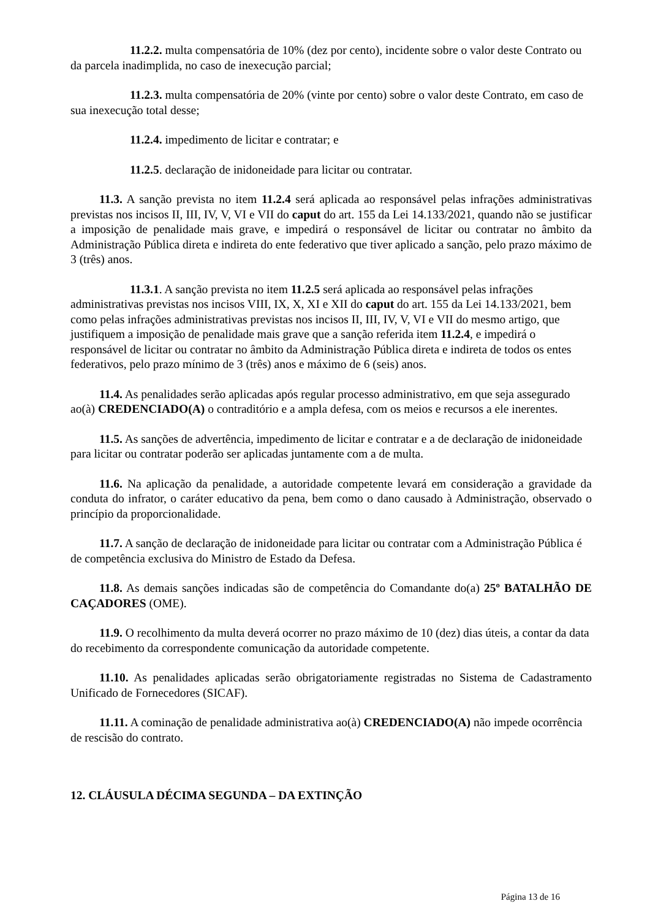11.2.2. multa compensatória de 10% (dez por cento), incidente sobre o valor deste Contrato ou da parcela inadimplida, no caso de inexecução parcial;
11.2.3. multa compensatória de 20% (vinte por cento) sobre o valor deste Contrato, em caso de sua inexecução total desse;
11.2.4. impedimento de licitar e contratar; e
11.2.5. declaração de inidoneidade para licitar ou contratar.
11.3. A sanção prevista no item 11.2.4 será aplicada ao responsável pelas infrações administrativas previstas nos incisos II, III, IV, V, VI e VII do caput do art. 155 da Lei 14.133/2021, quando não se justificar a imposição de penalidade mais grave, e impedirá o responsável de licitar ou contratar no âmbito da Administração Pública direta e indireta do ente federativo que tiver aplicado a sanção, pelo prazo máximo de 3 (três) anos.
11.3.1. A sanção prevista no item 11.2.5 será aplicada ao responsável pelas infrações administrativas previstas nos incisos VIII, IX, X, XI e XII do caput do art. 155 da Lei 14.133/2021, bem como pelas infrações administrativas previstas nos incisos II, III, IV, V, VI e VII do mesmo artigo, que justifiquem a imposição de penalidade mais grave que a sanção referida item 11.2.4, e impedirá o responsável de licitar ou contratar no âmbito da Administração Pública direta e indireta de todos os entes federativos, pelo prazo mínimo de 3 (três) anos e máximo de 6 (seis) anos.
11.4. As penalidades serão aplicadas após regular processo administrativo, em que seja assegurado ao(à) CREDENCIADO(A) o contraditório e a ampla defesa, com os meios e recursos a ele inerentes.
11.5. As sanções de advertência, impedimento de licitar e contratar e a de declaração de inidoneidade para licitar ou contratar poderão ser aplicadas juntamente com a de multa.
11.6. Na aplicação da penalidade, a autoridade competente levará em consideração a gravidade da conduta do infrator, o caráter educativo da pena, bem como o dano causado à Administração, observado o princípio da proporcionalidade.
11.7. A sanção de declaração de inidoneidade para licitar ou contratar com a Administração Pública é de competência exclusiva do Ministro de Estado da Defesa.
11.8. As demais sanções indicadas são de competência do Comandante do(a) 25º BATALHÃO DE CAÇADORES (OME).
11.9. O recolhimento da multa deverá ocorrer no prazo máximo de 10 (dez) dias úteis, a contar da data do recebimento da correspondente comunicação da autoridade competente.
11.10. As penalidades aplicadas serão obrigatoriamente registradas no Sistema de Cadastramento Unificado de Fornecedores (SICAF).
11.11. A cominação de penalidade administrativa ao(à) CREDENCIADO(A) não impede ocorrência de rescisão do contrato.
12. CLÁUSULA DÉCIMA SEGUNDA – DA EXTINÇÃO
Página 13 de 16